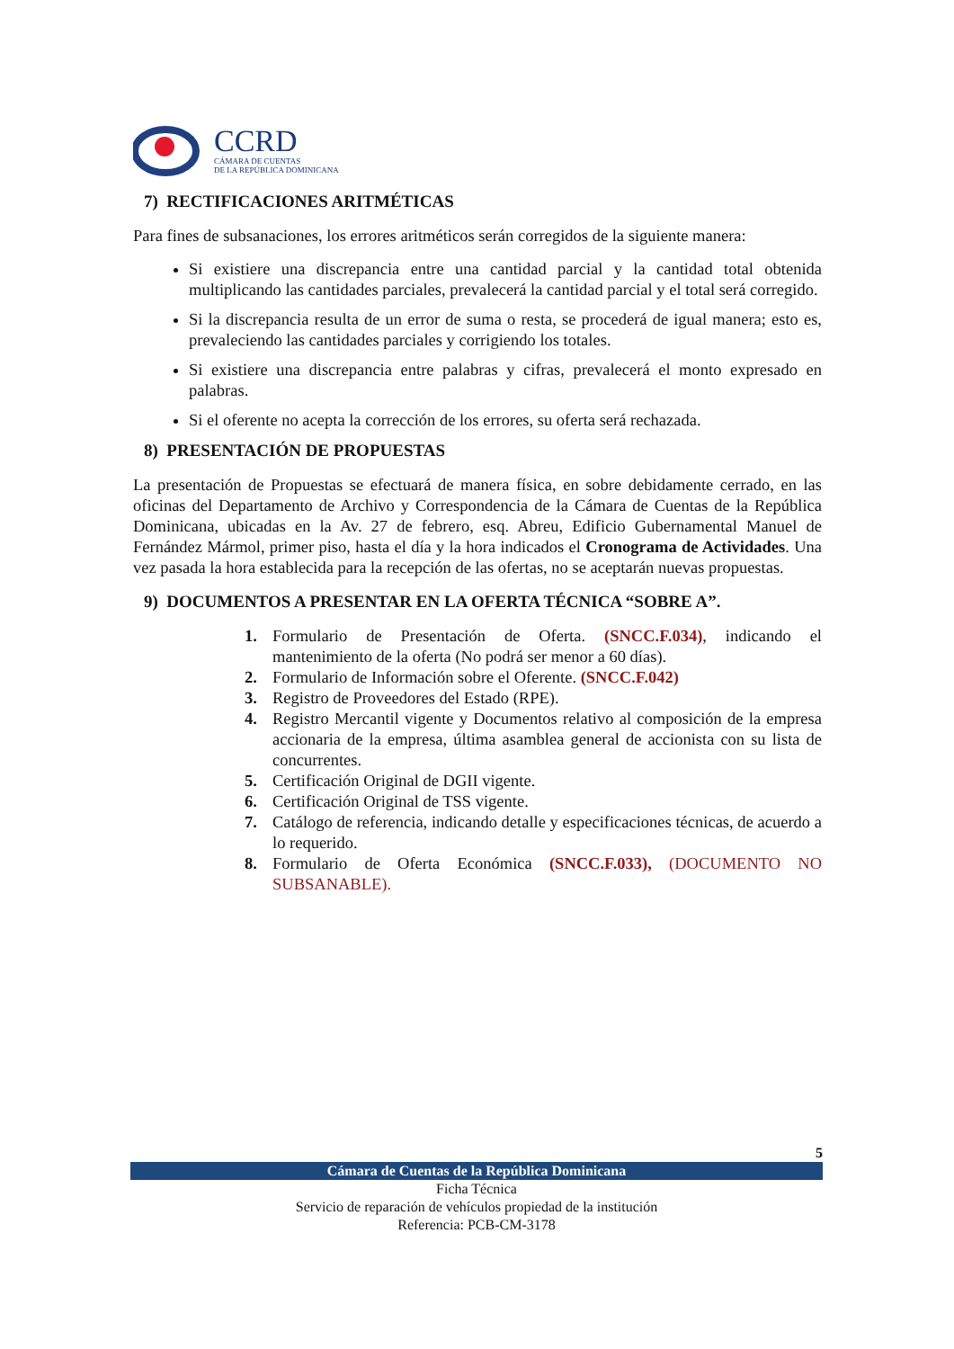CCRD
CÁMARA DE CUENTAS
DE LA REPÚBLICA DOMINICANA
7) RECTIFICACIONES ARITMÉTICAS
Para fines de subsanaciones, los errores aritméticos serán corregidos de la siguiente manera:
Si existiere una discrepancia entre una cantidad parcial y la cantidad total obtenida multiplicando las cantidades parciales, prevalecerá la cantidad parcial y el total será corregido.
Si la discrepancia resulta de un error de suma o resta, se procederá de igual manera; esto es, prevaleciendo las cantidades parciales y corrigiendo los totales.
Si existiere una discrepancia entre palabras y cifras, prevalecerá el monto expresado en palabras.
Si el oferente no acepta la corrección de los errores, su oferta será rechazada.
8) PRESENTACIÓN DE PROPUESTAS
La presentación de Propuestas se efectuará de manera física, en sobre debidamente cerrado, en las oficinas del Departamento de Archivo y Correspondencia de la Cámara de Cuentas de la República Dominicana, ubicadas en la Av. 27 de febrero, esq. Abreu, Edificio Gubernamental Manuel de Fernández Mármol, primer piso, hasta el día y la hora indicados el Cronograma de Actividades. Una vez pasada la hora establecida para la recepción de las ofertas, no se aceptarán nuevas propuestas.
9) DOCUMENTOS A PRESENTAR EN LA OFERTA TÉCNICA “SOBRE A”.
1. Formulario de Presentación de Oferta. (SNCC.F.034), indicando el mantenimiento de la oferta (No podrá ser menor a 60 días).
2. Formulario de Información sobre el Oferente. (SNCC.F.042)
3. Registro de Proveedores del Estado (RPE).
4. Registro Mercantil vigente y Documentos relativo al composición de la empresa accionaria de la empresa, última asamblea general de accionista con su lista de concurrentes.
5. Certificación Original de DGII vigente.
6. Certificación Original de TSS vigente.
7. Catálogo de referencia, indicando detalle y especificaciones técnicas, de acuerdo a lo requerido.
8. Formulario de Oferta Económica (SNCC.F.033), (DOCUMENTO NO SUBSANABLE).
5
Cámara de Cuentas de la República Dominicana
Ficha Técnica
Servicio de reparación de vehículos propiedad de la institución
Referencia: PCB-CM-3178